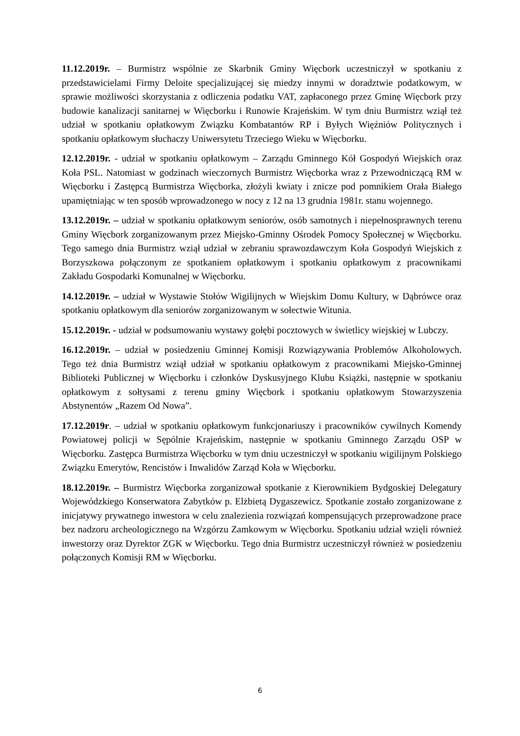11.12.2019r. – Burmistrz wspólnie ze Skarbnik Gminy Więcbork uczestniczył w spotkaniu z przedstawicielami Firmy Deloite specjalizującej się miedzy innymi w doradztwie podatkowym, w sprawie możliwości skorzystania z odliczenia podatku VAT, zapłaconego przez Gminę Więcbork przy budowie kanalizacji sanitarnej w Więcborku i Runowie Krajeńskim. W tym dniu Burmistrz wziął też udział w spotkaniu opłatkowym Związku Kombatantów RP i Byłych Więźniów Politycznych i spotkaniu opłatkowym słuchaczy Uniwersytetu Trzeciego Wieku w Więcborku.
12.12.2019r. - udział w spotkaniu opłatkowym – Zarządu Gminnego Kół Gospodyń Wiejskich oraz Koła PSL. Natomiast w godzinach wieczornych Burmistrz Więcborka wraz z Przewodniczącą RM w Więcborku i Zastępcą Burmistrza Więcborka, złożyli kwiaty i znicze pod pomnikiem Orała Białego upamiętniając w ten sposób wprowadzonego w nocy z 12 na 13 grudnia 1981r. stanu wojennego.
13.12.2019r. – udział w spotkaniu opłatkowym seniorów, osób samotnych i niepełnosprawnych terenu Gminy Więcbork zorganizowanym przez Miejsko-Gminny Ośrodek Pomocy Społecznej w Więcborku. Tego samego dnia Burmistrz wziął udział w zebraniu sprawozdawczym Koła Gospodyń Wiejskich z Borzyszkowa połączonym ze spotkaniem opłatkowym i spotkaniu opłatkowym z pracownikami Zakładu Gospodarki Komunalnej w Więcborku.
14.12.2019r. – udział w Wystawie Stołów Wigilijnych w Wiejskim Domu Kultury, w Dąbrówce oraz spotkaniu opłatkowym dla seniorów zorganizowanym w sołectwie Witunia.
15.12.2019r. - udział w podsumowaniu wystawy gołębi pocztowych w świetlicy wiejskiej w Lubczy.
16.12.2019r. – udział w posiedzeniu Gminnej Komisji Rozwiązywania Problemów Alkoholowych. Tego też dnia Burmistrz wziął udział w spotkaniu opłatkowym z pracownikami Miejsko-Gminnej Biblioteki Publicznej w Więcborku i członków Dyskusyjnego Klubu Książki, następnie w spotkaniu opłatkowym z sołtysami z terenu gminy Więcbork i spotkaniu opłatkowym Stowarzyszenia Abstynentów „Razem Od Nowa”.
17.12.2019r. – udział w spotkaniu opłatkowym funkcjonariuszy i pracowników cywilnych Komendy Powiatowej policji w Sępólnie Krajeńskim, następnie w spotkaniu Gminnego Zarządu OSP w Więcborku. Zastępca Burmistrza Więcborku w tym dniu uczestniczył w spotkaniu wigilijnym Polskiego Związku Emerytów, Rencistów i Inwalidów Zarząd Koła w Więcborku.
18.12.2019r. – Burmistrz Więcborka zorganizował spotkanie z Kierownikiem Bydgoskiej Delegatury Wojewódzkiego Konserwatora Zabytków p. Elżbietą Dygaszewicz. Spotkanie zostało zorganizowane z inicjatywy prywatnego inwestora w celu znalezienia rozwiązań kompensujących przeprowadzone prace bez nadzoru archeologicznego na Wzgórzu Zamkowym w Więcborku. Spotkaniu udział wzięli również inwestorzy oraz Dyrektor ZGK w Więcborku. Tego dnia Burmistrz uczestniczył również w posiedzeniu połączonych Komisji RM w Więcborku.
6